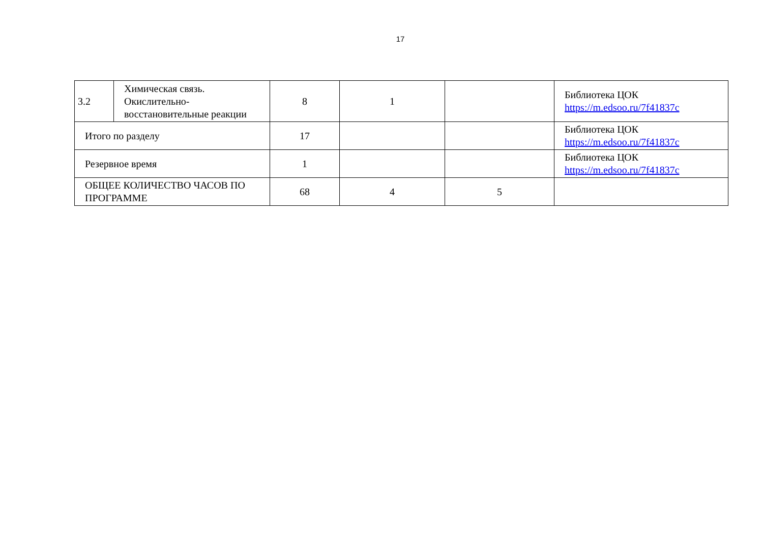17
| 3.2 | Химическая связь. Окислительно-восстановительные реакции | 8 | 1 | | Библиотека ЦОК https://m.edsoo.ru/7f41837c |
| Итого по разделу | | 17 | | | Библиотека ЦОК https://m.edsoo.ru/7f41837c |
| Резервное время | | 1 | | | Библиотека ЦОК https://m.edsoo.ru/7f41837c |
| ОБЩЕЕ КОЛИЧЕСТВО ЧАСОВ ПО ПРОГРАММЕ | | 68 | 4 | 5 | |